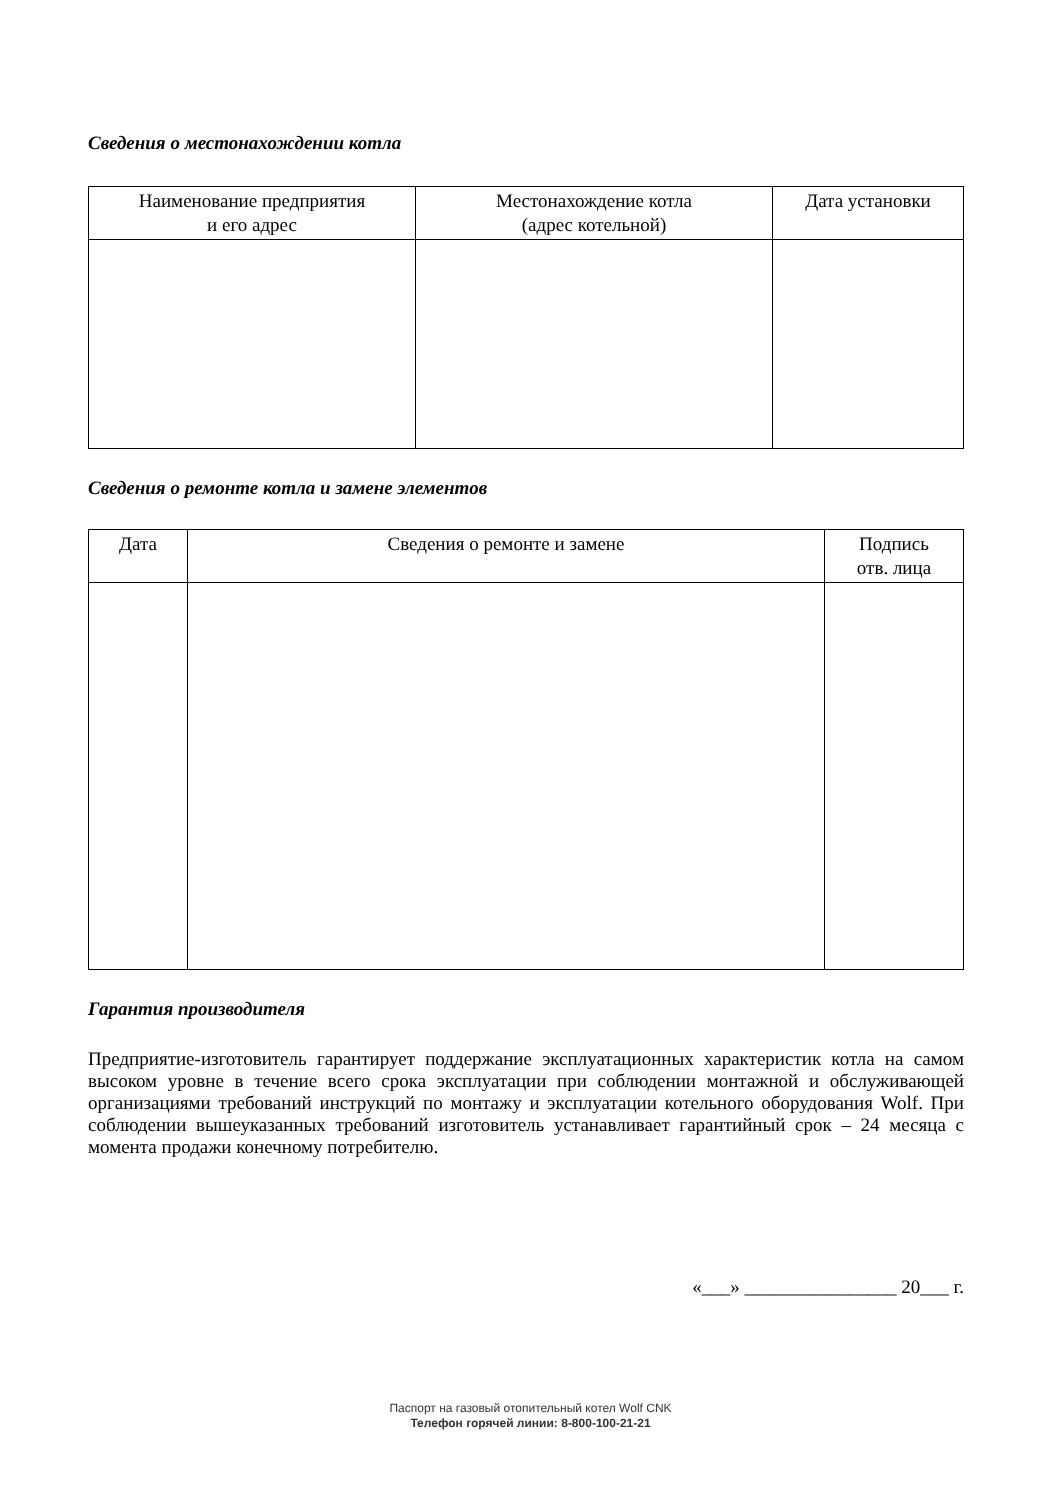Сведения о местонахождении котла
| Наименование предприятия и его адрес | Местонахождение котла (адрес котельной) | Дата установки |
| --- | --- | --- |
Сведения о ремонте котла и замене элементов
| Дата | Сведения о ремонте и замене | Подпись отв. лица |
| --- | --- | --- |
Гарантия производителя
Предприятие-изготовитель гарантирует поддержание эксплуатационных характеристик котла на самом высоком уровне в течение всего срока эксплуатации при соблюдении монтажной и обслуживающей организациями требований инструкций по монтажу и эксплуатации котельного оборудования Wolf. При соблюдении вышеуказанных требований изготовитель устанавливает гарантийный срок – 24 месяца с момента продажи конечному потребителю.
«___» ________________ 20___ г.
Паспорт на газовый отопительный котел Wolf CNK
Телефон горячей линии: 8-800-100-21-21